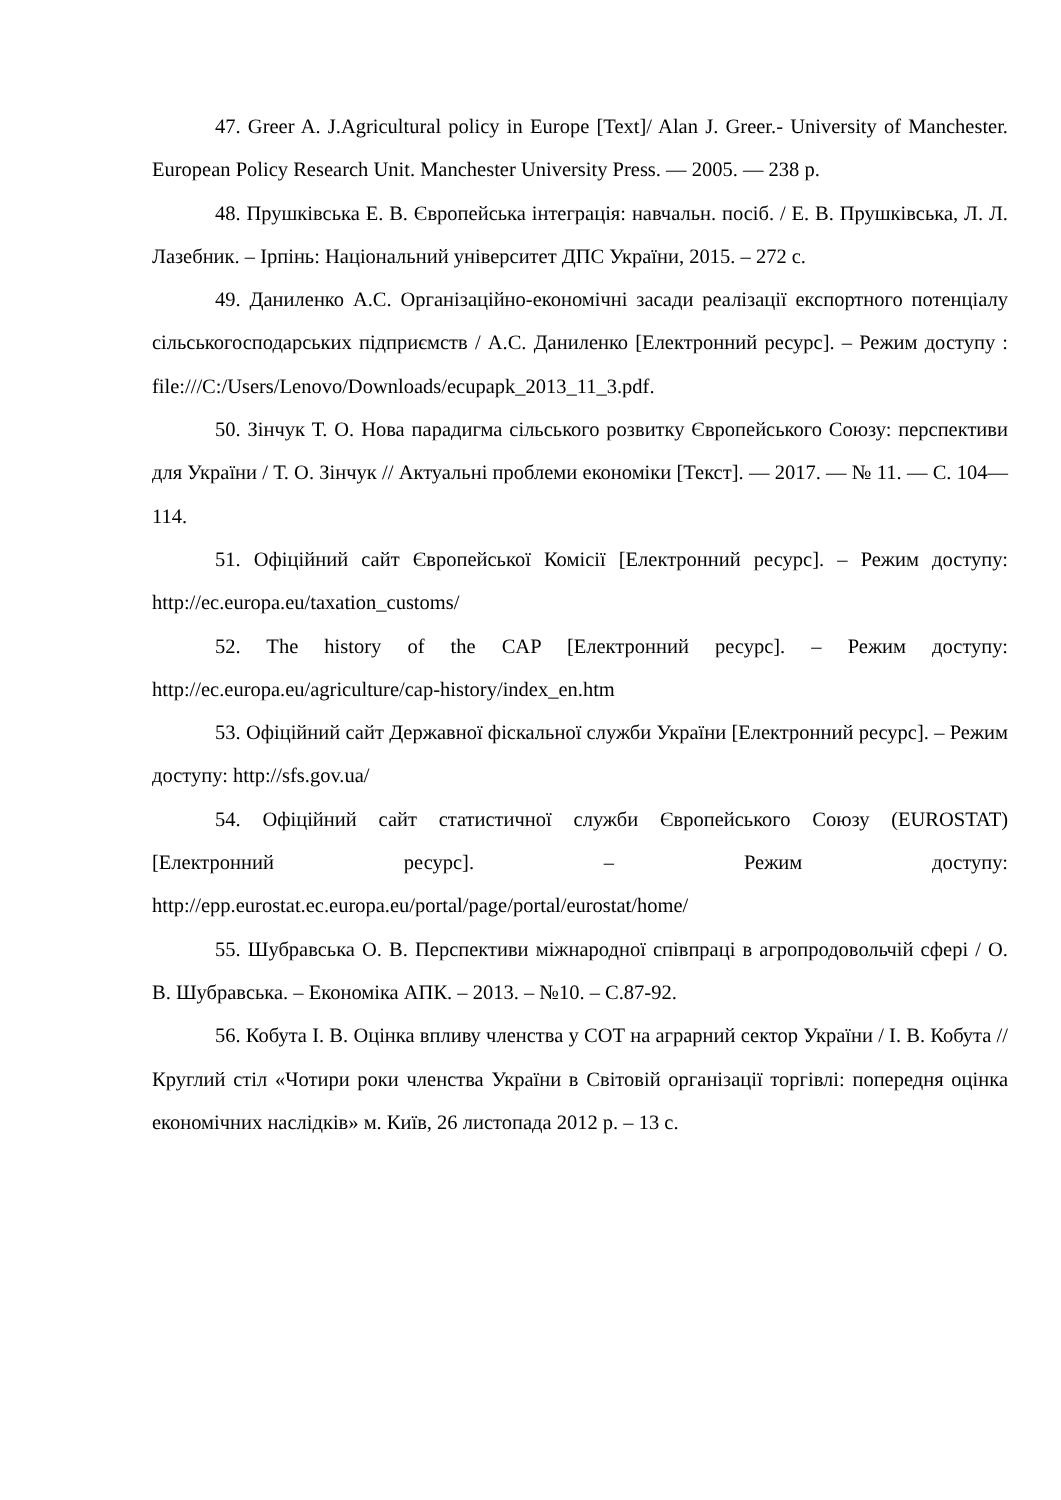47. Greer A. J.Agricultural policy in Europe [Text]/ Alan J. Greer.- University of Manchester. European Policy Research Unit. Manchester University Press. — 2005. — 238 p.
48. Прушківська Е. В. Європейська інтеграція: навчальн. посіб. / Е. В. Прушківська, Л. Л. Лазебник. – Ірпінь: Національний університет ДПС України, 2015. – 272 с.
49. Даниленко А.С. Організаційно-економічні засади реалізації експортного потенціалу сільськогосподарських підприємств / А.С. Даниленко [Електронний ресурс]. – Режим доступу : file:///C:/Users/Lenovo/Downloads/ecupapk_2013_11_3.pdf.
50. Зінчук Т. О. Нова парадигма сільського розвитку Європейського Союзу: перспективи для України / Т. О. Зінчук // Актуальні проблеми економіки [Текст]. — 2017. — № 11. — С. 104—114.
51. Офіційний сайт Європейської Комісії [Електронний ресурс]. – Режим доступу: http://ec.europa.eu/taxation_customs/
52. The history of the CAP [Електронний ресурс]. – Режим доступу: http://ec.europa.eu/agriculture/cap-history/index_en.htm
53. Офіційний сайт Державної фіскальної служби України [Електронний ресурс]. – Режим доступу: http://sfs.gov.ua/
54. Офіційний сайт статистичної служби Європейського Союзу (EUROSTAT) [Електронний ресурс]. – Режим доступу: http://epp.eurostat.ec.europa.eu/portal/page/portal/eurostat/home/
55. Шубравська О. В. Перспективи міжнародної співпраці в агропродовольчій сфері / О. В. Шубравська. – Економіка АПК. – 2013. – №10. – С.87-92.
56. Кобута І. В. Оцінка впливу членства у СОТ на аграрний сектор України / І. В. Кобута // Круглий стіл «Чотири роки членства України в Світовій організації торгівлі: попередня оцінка економічних наслідків» м. Київ, 26 листопада 2012 р. – 13 с.